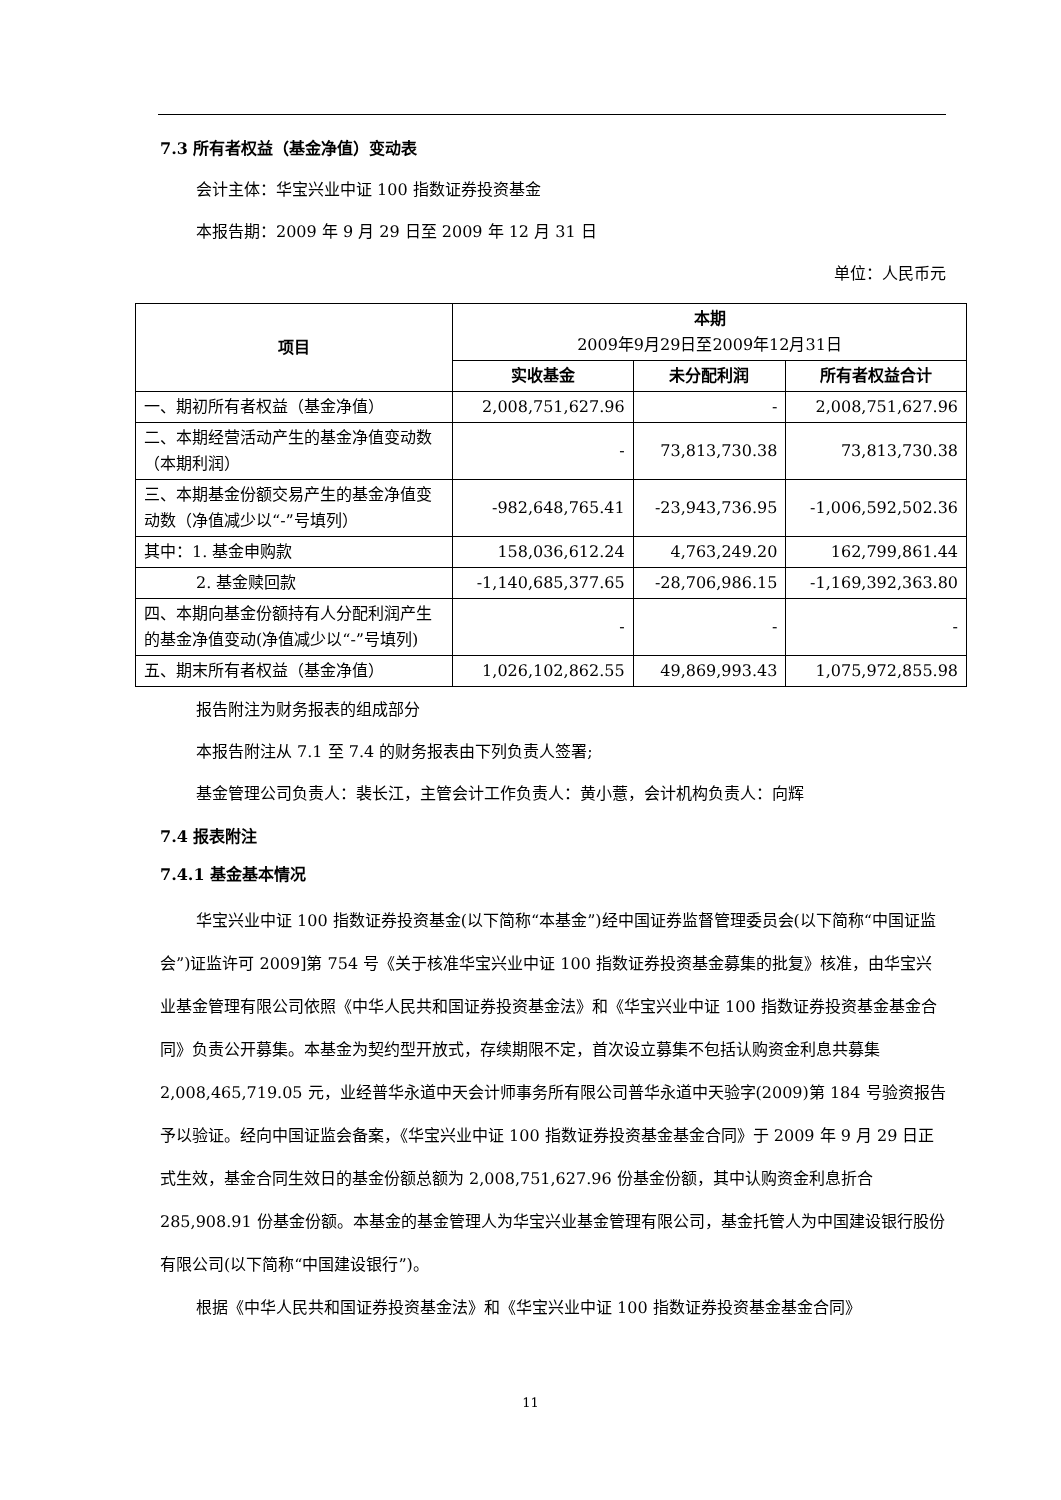7.3 所有者权益（基金净值）变动表
会计主体：华宝兴业中证 100 指数证券投资基金
本报告期：2009 年 9 月 29 日至 2009 年 12 月 31 日
单位：人民币元
| 项目 | 本期 2009年9月29日至2009年12月31日 | | |
| --- | --- | --- | --- |
| | 实收基金 | 未分配利润 | 所有者权益合计 |
| 一、期初所有者权益（基金净值） | 2,008,751,627.96 | - | 2,008,751,627.96 |
| 二、本期经营活动产生的基金净值变动数（本期利润） | - | 73,813,730.38 | 73,813,730.38 |
| 三、本期基金份额交易产生的基金净值变动数（净值减少以“-”号填列） | -982,648,765.41 | -23,943,736.95 | -1,006,592,502.36 |
| 其中：1. 基金申购款 | 158,036,612.24 | 4,763,249.20 | 162,799,861.44 |
| 2. 基金赎回款 | -1,140,685,377.65 | -28,706,986.15 | -1,169,392,363.80 |
| 四、本期向基金份额持有人分配利润产生的基金净值变动(净值减少以“-”号填列) | - | - | - |
| 五、期末所有者权益（基金净值） | 1,026,102,862.55 | 49,869,993.43 | 1,075,972,855.98 |
报告附注为财务报表的组成部分
本报告附注从 7.1 至 7.4 的财务报表由下列负责人签署;
基金管理公司负责人：裴长江，主管会计工作负责人：黄小薏，会计机构负责人：向辉
7.4 报表附注
7.4.1 基金基本情况
华宝兴业中证 100 指数证券投资基金(以下简称“本基金”)经中国证券监督管理委员会(以下简称“中国证监会”)证监许可 2009]第 754 号《关于核准华宝兴业中证 100 指数证券投资基金募集的批复》核准，由华宝兴业基金管理有限公司依照《中华人民共和国证券投资基金法》和《华宝兴业中证 100 指数证券投资基金基金合同》负责公开募集。本基金为契约型开放式，存续期限不定，首次设立募集不包括认购资金利息共募集 2,008,465,719.05 元，业经普华永道中天会计师事务所有限公司普华永道中天验字(2009)第 184 号验资报告予以验证。经向中国证监会备案，《华宝兴业中证 100 指数证券投资基金基金合同》于 2009 年 9 月 29 日正式生效，基金合同生效日的基金份额总额为 2,008,751,627.96 份基金份额，其中认购资金利息折合 285,908.91 份基金份额。本基金的基金管理人为华宝兴业基金管理有限公司，基金托管人为中国建设银行股份有限公司(以下简称“中国建设银行”)。
根据《中华人民共和国证券投资基金法》和《华宝兴业中证 100 指数证券投资基金基金合同》
11